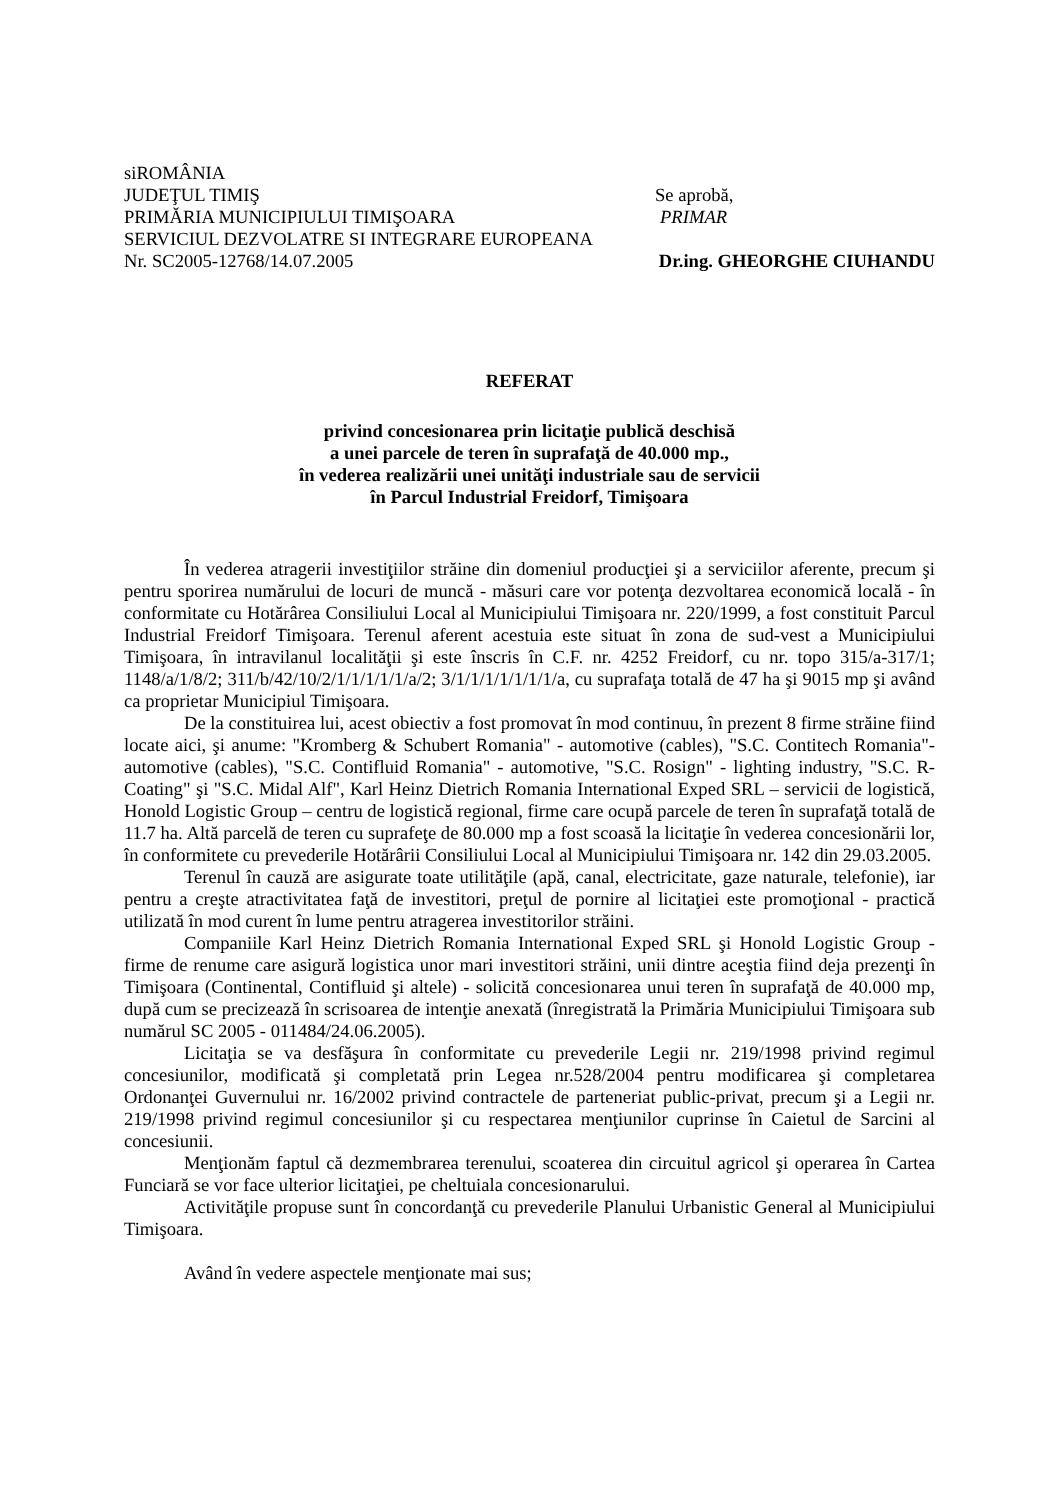siROMÂNIA
JUDEŢUL TIMIŞ Se aprobă,
PRIMĂRIA MUNICIPIULUI TIMIŞOARA
PRIMAR
SERVICIUL DEZVOLATRE SI INTEGRARE EUROPEANA
Nr. SC2005-12768/14.07.2005 Dr.ing. GHEORGHE CIUHANDU
REFERAT
privind concesionarea prin licitaţie publică deschisă
a unei parcele de teren în suprafaţă de 40.000 mp.,
în vederea realizării unei unităţi industriale sau de servicii
în Parcul Industrial Freidorf, Timişoara
În vederea atragerii investiţiilor străine din domeniul producţiei şi a serviciilor aferente, precum şi pentru sporirea numărului de locuri de muncă - măsuri care vor potenţa dezvoltarea economică locală - în conformitate cu Hotărârea Consiliului Local al Municipiului Timişoara nr. 220/1999, a fost constituit Parcul Industrial Freidorf Timişoara. Terenul aferent acestuia este situat în zona de sud-vest a Municipiului Timişoara, în intravilanul localităţii şi este înscris în C.F. nr. 4252 Freidorf, cu nr. topo 315/a-317/1; 1148/a/1/8/2; 311/b/42/10/2/1/1/1/1/1/a/2; 3/1/1/1/1/1/1/1/a, cu suprafaţa totală de 47 ha şi 9015 mp şi având ca proprietar Municipiul Timişoara.
De la constituirea lui, acest obiectiv a fost promovat în mod continuu, în prezent 8 firme străine fiind locate aici, şi anume: "Kromberg & Schubert Romania" - automotive (cables), "S.C. Contitech Romania"- automotive (cables), "S.C. Contifluid Romania" - automotive, "S.C. Rosign" - lighting industry, "S.C. R-Coating" şi "S.C. Midal Alf", Karl Heinz Dietrich Romania International Exped SRL – servicii de logistică, Honold Logistic Group – centru de logistică regional, firme care ocupă parcele de teren în suprafaţă totală de 11.7 ha. Altă parcelă de teren cu suprafeţe de 80.000 mp a fost scoasă la licitaţie în vederea concesionării lor, în conformitete cu prevederile Hotărârii Consiliului Local al Municipiului Timişoara nr. 142 din 29.03.2005.
Terenul în cauză are asigurate toate utilităţile (apă, canal, electricitate, gaze naturale, telefonie), iar pentru a creşte atractivitatea faţă de investitori, preţul de pornire al licitaţiei este promoţional - practică utilizată în mod curent în lume pentru atragerea investitorilor străini.
Companiile Karl Heinz Dietrich Romania International Exped SRL şi Honold Logistic Group - firme de renume care asigură logistica unor mari investitori străini, unii dintre aceştia fiind deja prezenţi în Timişoara (Continental, Contifluid şi altele) - solicită concesionarea unui teren în suprafaţă de 40.000 mp, după cum se precizează în scrisoarea de intenţie anexată (înregistrată la Primăria Municipiului Timişoara sub numărul SC 2005 - 011484/24.06.2005).
Licitaţia se va desfăşura în conformitate cu prevederile Legii nr. 219/1998 privind regimul concesiunilor, modificată şi completată prin Legea nr.528/2004 pentru modificarea şi completarea Ordonanţei Guvernului nr. 16/2002 privind contractele de parteneriat public-privat, precum şi a Legii nr. 219/1998 privind regimul concesiunilor şi cu respectarea menţiunilor cuprinse în Caietul de Sarcini al concesiunii.
Menţionăm faptul că dezmembrarea terenului, scoaterea din circuitul agricol şi operarea în Cartea Funciară se vor face ulterior licitaţiei, pe cheltuiala concesionarului.
Activităţile propuse sunt în concordanţă cu prevederile Planului Urbanistic General al Municipiului Timişoara.
Având în vedere aspectele menţionate mai sus;